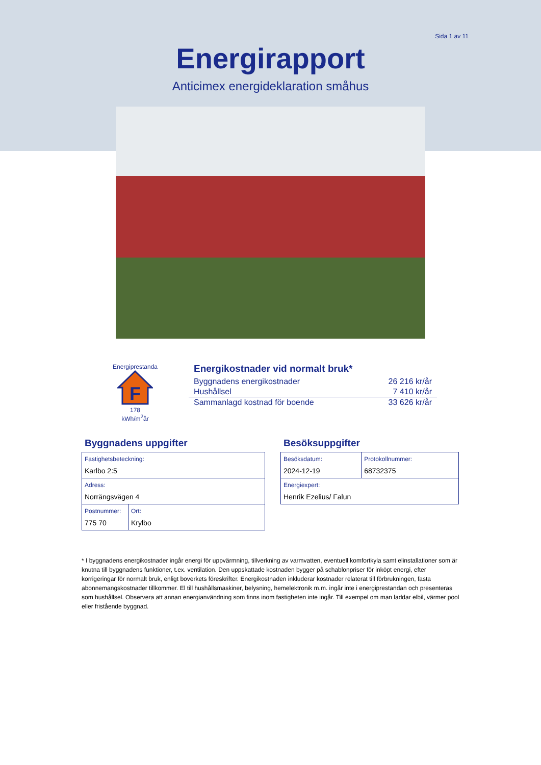Sida 1 av 11
Energirapport
Anticimex energideklaration småhus
Energiprestanda
F
178
kWh/m<sup>2</sup>år
Energikostnader vid normalt bruk*
| Byggnadens energikostnader | 26 216 kr/år |
| Hushållsel | 7 410 kr/år |
| Sammanlagd kostnad för boende | 33 626 kr/år |
Byggnadens uppgifter
| Fastighetsbeteckning: Karlbo 2:5 | |
| Adress: Norrängsvägen 4 | |
| Postnummer: 775 70 | Ort: Krylbo |
Besöksuppgifter
| Besöksdatum: 2024-12-19 | Protokollnummer: 68732375 |
| Energiexpert: Henrik Ezelius/ Falun | |
* I byggnadens energikostnader ingår energi för uppvärmning, tillverkning av varmvatten, eventuell komfortkyla samt elinstallationer som är knutna till byggnadens funktioner, t.ex. ventilation. Den uppskattade kostnaden bygger på schablonpriser för inköpt energi, efter korrigeringar för normalt bruk, enligt boverkets föreskrifter. Energikostnaden inkluderar kostnader relaterat till förbrukningen, fasta abonnemangskostnader tillkommer. El till hushållsmaskiner, belysning, hemelektronik m.m. ingår inte i energiprestandan och presenteras som hushållsel. Observera att annan energianvändning som finns inom fastigheten inte ingår. Till exempel om man laddar elbil, värmer pool eller fristående byggnad.